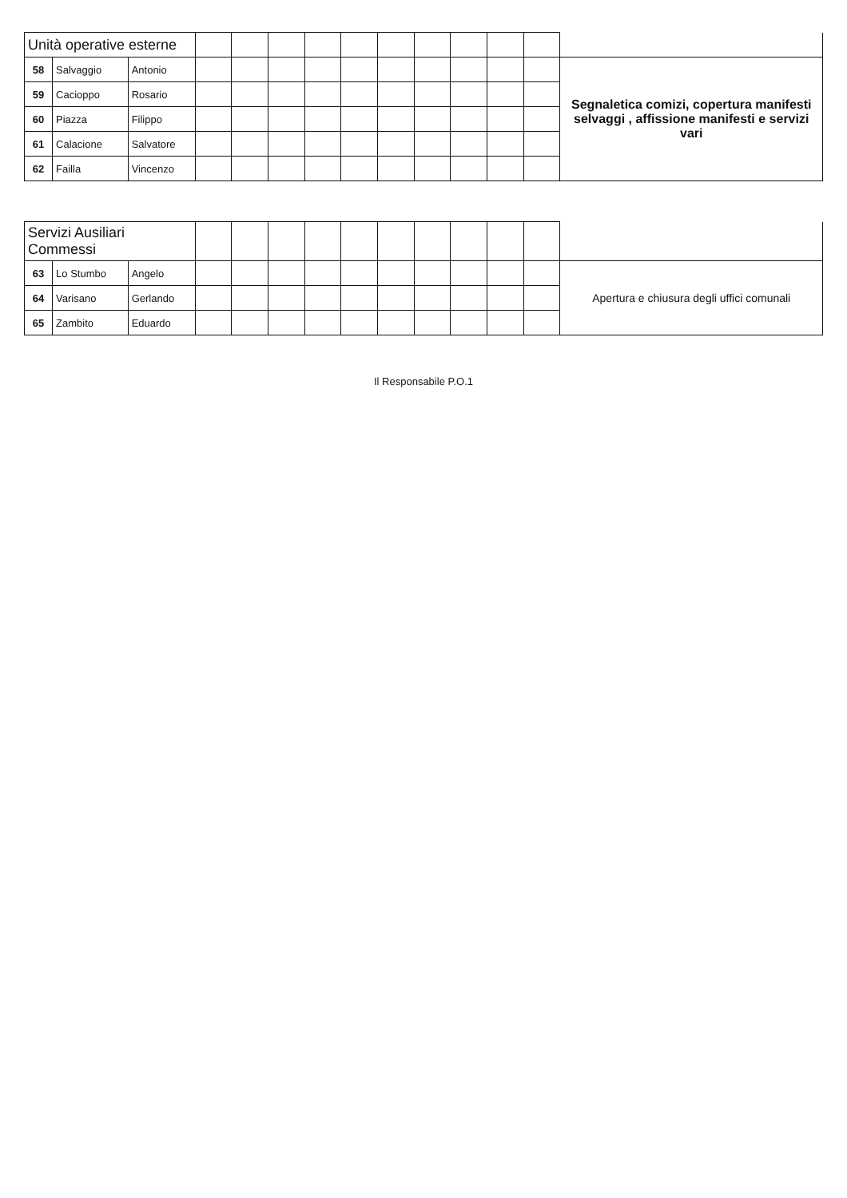| Unità operative esterne | | | | | | | | | | | | | |
| 58 | Salvaggio | Antonio | | | | | | | | | | | Segnaletica comizi, copertura manifesti selvaggi , affissione manifesti e servizi vari |
| 59 | Cacioppo | Rosario | | | | | | | | | | | |
| 60 | Piazza | Filippo | | | | | | | | | | | |
| 61 | Calacione | Salvatore | | | | | | | | | | | |
| 62 | Failla | Vincenzo | | | | | | | | | | | |
| Servizi Ausiliari Commessi | | | | | | | | | | | | | |
| 63 | Lo Stumbo | Angelo | | | | | | | | | | | Apertura e chiusura degli uffici comunali |
| 64 | Varisano | Gerlando | | | | | | | | | | | |
| 65 | Zambito | Eduardo | | | | | | | | | | | |
Il Responsabile P.O.1
​